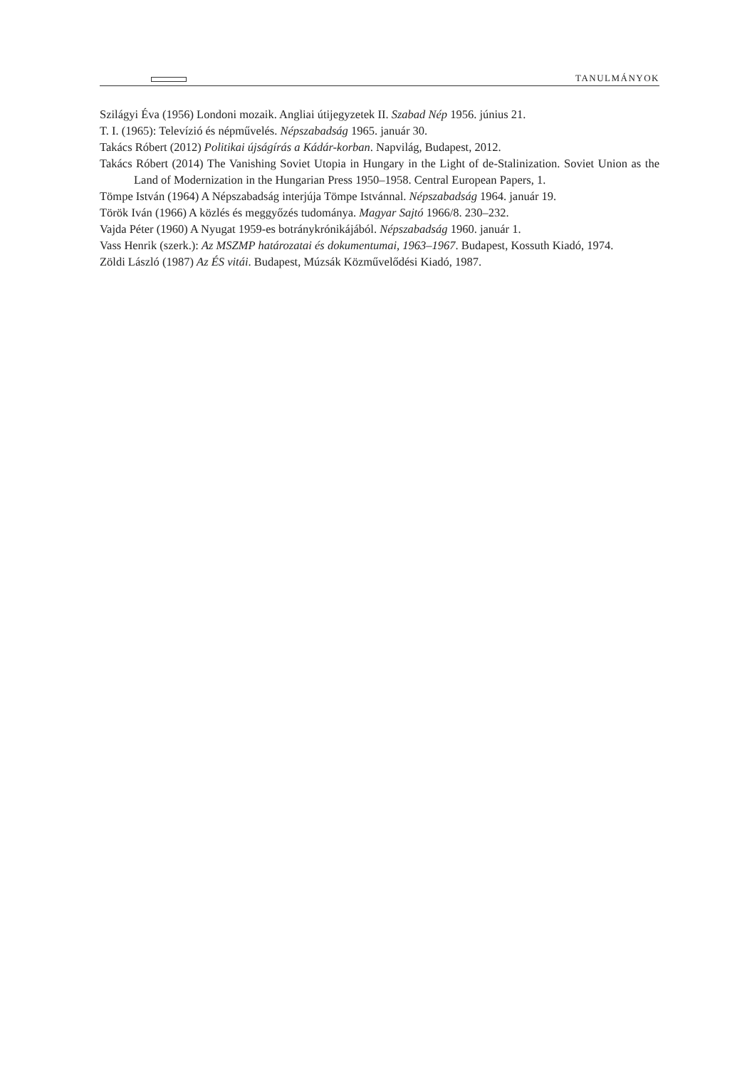TANULMÁNYOK
Szilágyi Éva (1956) Londoni mozaik. Angliai útijegyzetek II. Szabad Nép 1956. június 21.
T. I. (1965): Televízió és népművelés. Népszabadság 1965. január 30.
Takács Róbert (2012) Politikai újságírás a Kádár-korban. Napvilág, Budapest, 2012.
Takács Róbert (2014) The Vanishing Soviet Utopia in Hungary in the Light of de-Stalinization. Soviet Union as the Land of Modernization in the Hungarian Press 1950–1958. Central European Papers, 1.
Tömpe István (1964) A Népszabadság interjúja Tömpe Istvánnal. Népszabadság 1964. január 19.
Török Iván (1966) A közlés és meggyőzés tudománya. Magyar Sajtó 1966/8. 230–232.
Vajda Péter (1960) A Nyugat 1959-es botránykrónikájából. Népszabadság 1960. január 1.
Vass Henrik (szerk.): Az MSZMP határozatai és dokumentumai, 1963–1967. Budapest, Kossuth Kiadó, 1974.
Zöldi László (1987) Az ÉS vitái. Budapest, Múzsák Közművelődési Kiadó, 1987.